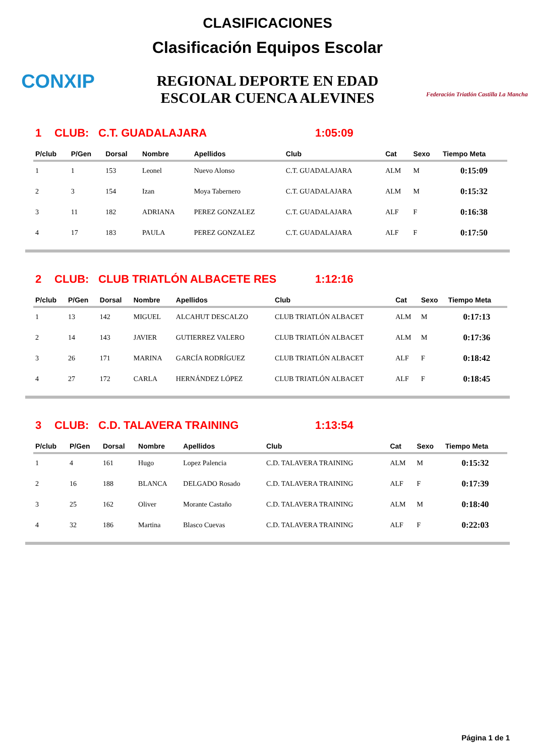CONXIP
CLASIFICACIONES
Clasificación Equipos Escolar
REGIONAL DEPORTE EN EDAD
ESCOLAR CUENCA ALEVINES
Federación Triatlón Castilla La Mancha
1 CLUB: C.T. GUADALAJARA 1:05:09
| P/club | P/Gen | Dorsal | Nombre | Apellidos | Club | Cat | Sexo | Tiempo Meta |
| --- | --- | --- | --- | --- | --- | --- | --- | --- |
| 1 | 1 | 153 | Leonel | Nuevo Alonso | C.T. GUADALAJARA | ALM | M | 0:15:09 |
| 2 | 3 | 154 | Izan | Moya Tabernero | C.T. GUADALAJARA | ALM | M | 0:15:32 |
| 3 | 11 | 182 | ADRIANA | PEREZ GONZALEZ | C.T. GUADALAJARA | ALF | F | 0:16:38 |
| 4 | 17 | 183 | PAULA | PEREZ GONZALEZ | C.T. GUADALAJARA | ALF | F | 0:17:50 |
2 CLUB: CLUB TRIATLÓN ALBACETE RES 1:12:16
| P/club | P/Gen | Dorsal | Nombre | Apellidos | Club | Cat | Sexo | Tiempo Meta |
| --- | --- | --- | --- | --- | --- | --- | --- | --- |
| 1 | 13 | 142 | MIGUEL | ALCAHUT DESCALZO | CLUB TRIATLÓN ALBACET | ALM | M | 0:17:13 |
| 2 | 14 | 143 | JAVIER | GUTIERREZ VALERO | CLUB TRIATLÓN ALBACET | ALM | M | 0:17:36 |
| 3 | 26 | 171 | MARINA | GARCÍA RODRÍGUEZ | CLUB TRIATLÓN ALBACET | ALF | F | 0:18:42 |
| 4 | 27 | 172 | CARLA | HERNÁNDEZ LÓPEZ | CLUB TRIATLÓN ALBACET | ALF | F | 0:18:45 |
3 CLUB: C.D. TALAVERA TRAINING 1:13:54
| P/club | P/Gen | Dorsal | Nombre | Apellidos | Club | Cat | Sexo | Tiempo Meta |
| --- | --- | --- | --- | --- | --- | --- | --- | --- |
| 1 | 4 | 161 | Hugo | Lopez Palencia | C.D. TALAVERA TRAINING | ALM | M | 0:15:32 |
| 2 | 16 | 188 | BLANCA | DELGADO Rosado | C.D. TALAVERA TRAINING | ALF | F | 0:17:39 |
| 3 | 25 | 162 | Oliver | Morante Castaño | C.D. TALAVERA TRAINING | ALM | M | 0:18:40 |
| 4 | 32 | 186 | Martina | Blasco Cuevas | C.D. TALAVERA TRAINING | ALF | F | 0:22:03 |
Página 1 de 1